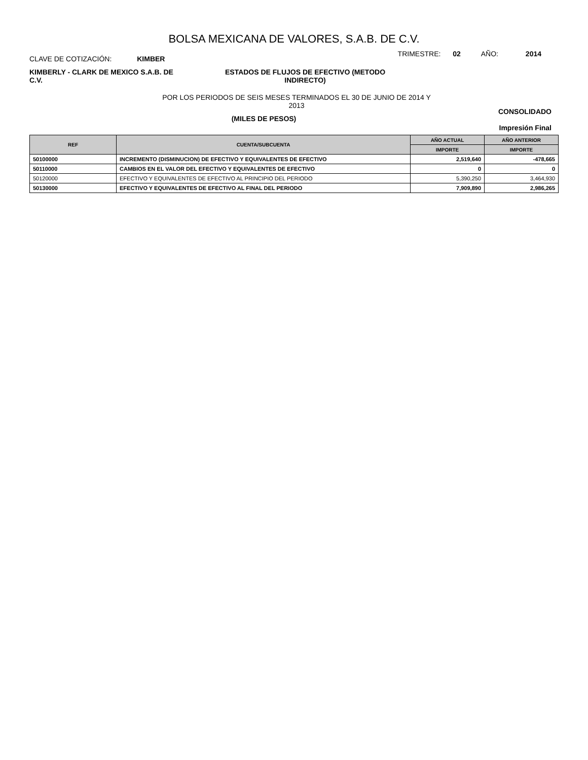BOLSA MEXICANA DE VALORES, S.A.B. DE C.V.
CLAVE DE COTIZACIÓN: KIMBER
TRIMESTRE: 02 AÑO: 2014
KIMBERLY - CLARK DE MEXICO S.A.B. DE C.V.
ESTADOS DE FLUJOS DE EFECTIVO (METODO INDIRECTO)
POR LOS PERIODOS DE SEIS MESES TERMINADOS EL 30 DE JUNIO DE 2014 Y
2013
(MILES DE PESOS)
CONSOLIDADO
Impresión Final
| REF | CUENTA/SUBCUENTA | AÑO ACTUAL | AÑO ANTERIOR |
| --- | --- | --- | --- |
| | | IMPORTE | IMPORTE |
| 50100000 | INCREMENTO (DISMINUCION) DE EFECTIVO Y EQUIVALENTES DE EFECTIVO | 2,519,640 | -478,665 |
| 50110000 | CAMBIOS EN EL VALOR DEL EFECTIVO Y EQUIVALENTES DE EFECTIVO | 0 | 0 |
| 50120000 | EFECTIVO Y EQUIVALENTES DE EFECTIVO AL PRINCIPIO DEL PERIODO | 5,390,250 | 3,464,930 |
| 50130000 | EFECTIVO Y EQUIVALENTES DE EFECTIVO AL FINAL DEL PERIODO | 7,909,890 | 2,986,265 |